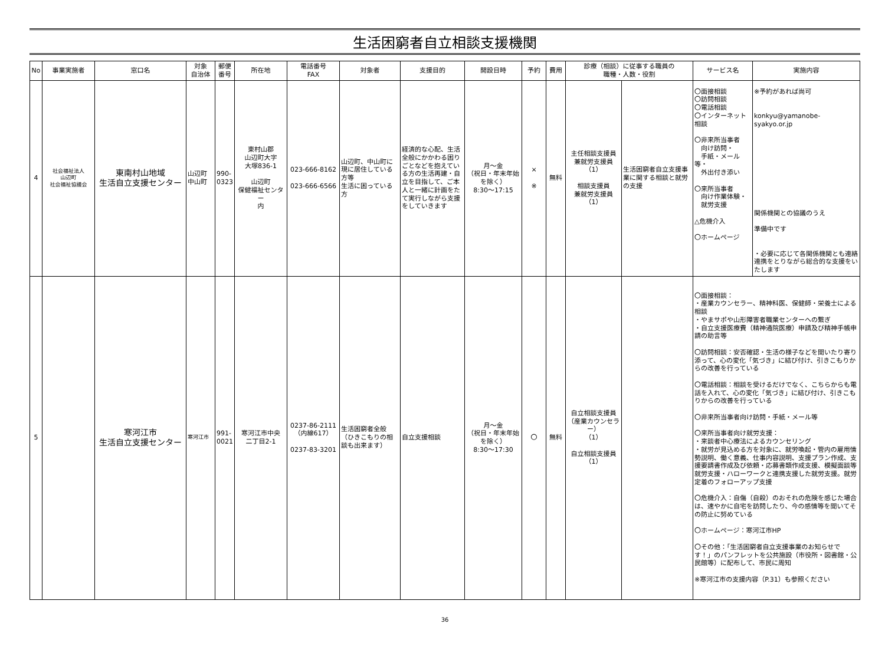生活困窮者自立相談支援機関
| No | 事業実施者 | 窓口名 | 対象 自治体 | 郵便 番号 | 所在地 | 電話番号 FAX | 対象者 | 支援目的 | 開設日時 | 予約 | 費用 | 診療（相談）に従事する職員の 職種・人数・役割 | | サービス名 | 実施内容 |
| --- | --- | --- | --- | --- | --- | --- | --- | --- | --- | --- | --- | --- | --- | --- | --- |
| 4 | 社会福祉法人 山辺町 社会福祉協議会 | 東南村山地域 生活自立支援センター | 山辺町 中山町 | 990- 0323 | 東村山郡 山辺町大字 大塚836-1 山辺町 保健福祉センター 内 | 023-666-8162 023-666-6566 | 山辺町、中山町に現に居住している方等 生活に困っている方 | 経済的な心配、生活全般にかかわる困りごとなどを抱えている方の生活再建・自立を目指して、ご本人と一緒に計画をたて実行しながら支援をしていきます | 月～金 （祝日・年末年始を除く） 8:30～17:15 | × ※ | 無料 | 主任相談支援員 兼就労支援員 （1） 相談支援員 兼就労支援員 （1） | 生活困窮者自立支援事業に関する相談と就労の支援 | 〇面接相談 〇訪問相談 〇電話相談 〇インターネット相談 〇非来所当事者 向け訪問・ 手紙・メール等・ 外出付き添い 〇来所当事者 向け作業体験・ 就労支援 △危機介入 〇ホームページ | ※予約があれば尚可 konkyu@yamanobe-syakyo.or.jp 関係機関との協議のうえ 準備中です ・必要に応じて各関係機関とも連絡連携をとりながら総合的な支援をいたします |
| 5 | | 寒河江市 生活自立支援センター | 寒河江市 | 991- 0021 | 寒河江市中央 二丁目2-1 | 0237-86-2111 （内線617） 0237-83-3201 | 生活困窮者全般（ひきこもりの相談も出来ます） | 自立支援相談 | 月～金 （祝日・年末年始を除く） 8:30～17:30 | 〇 | 無料 | 自立相談支援員 （産業カウンセラー） （1） 自立相談支援員 （1） | | 〇面接相談： ・産業カウンセラー、精神科医、保健師・栄養士による相談 ・やまサポや山形障害者職業センターへの繋ぎ ・自立支援医療費（精神通院医療）申請及び精神手帳申請の助言等 〇訪問相談：安否確認・生活の様子などを聞いたり寄り添って、心の変化「気づき」に結び付け、引きこもりからの改善を行っている 〇電話相談：相談を受けるだけでなく、こちらからも電話を入れて、心の変化「気づき」に結び付け、引きこもりからの改善を行っている 〇非来所当事者向け訪問・手紙・メール等 〇来所当事者向け就労支援： ・来談者中心療法によるカウンセリング ・就労が見込める方を対象に、就労喚起・管内の雇用情勢説明、働く意義、仕事内容説明、支援プラン作成、支援要請書作成及び依頼・応募書類作成支援、模擬面談等就労支援・ハローワークと連携支援した就労支援。就労定着のフォローアップ支援 〇危機介入：自傷（自殺）のおそれの危険を感じた場合は、速やかに自宅を訪問したり、今の感情等を聞いてその防止に努めている 〇ホームページ：寒河江市HP 〇その他：「生活困窮者自立支援事業のお知らせです！」のパンフレットを公共施設（市役所・図書館・公民館等）に配布して、市民に周知 ※寒河江市の支援内容（P.31）も参照ください | |
36